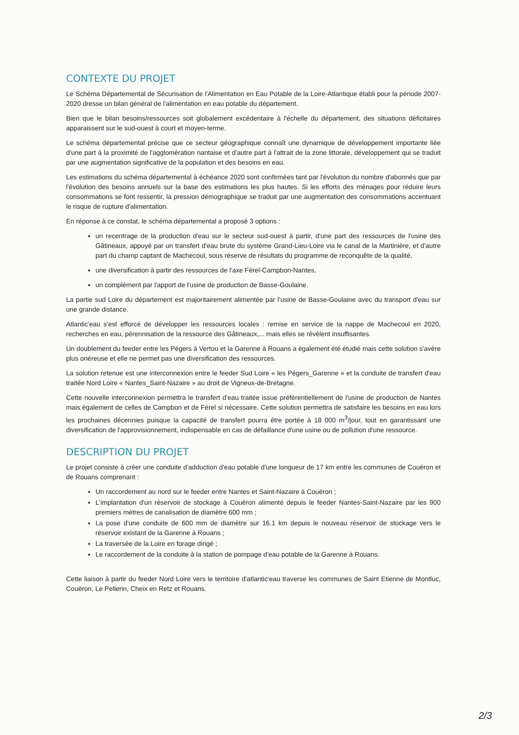CONTEXTE DU PROJET
Le Schéma Départemental de Sécurisation de l'Alimentation en Eau Potable de la Loire-Atlantique établi pour la période 2007-2020 dresse un bilan général de l'alimentation en eau potable du département.
Bien que le bilan besoins/ressources soit globalement excédentaire à l'échelle du département, des situations déficitaires apparaissent sur le sud-ouest à court et moyen-terme.
Le schéma départemental précise que ce secteur géographique connaît une dynamique de développement importante liée d'une part à la proximité de l'agglomération nantaise et d'autre part à l'attrait de la zone littorale, développement qui se traduit par une augmentation significative de la population et des besoins en eau.
Les estimations du schéma départemental à échéance 2020 sont confirmées tant par l'évolution du nombre d'abonnés que par l'évolution des besoins annuels sur la base des estimations les plus hautes. Si les efforts des ménages pour réduire leurs consommations se font ressentir, la pression démographique se traduit par une augmentation des consommations accentuant le risque de rupture d'alimentation.
En réponse à ce constat, le schéma départemental a proposé 3 options :
un recentrage de la production d'eau sur le secteur sud-ouest à partir, d'une part des ressources de l'usine des Gâtineaux, appuyé par un transfert d'eau brute du système Grand-Lieu-Loire via le canal de la Martinière, et d'autre part du champ captant de Machecoul, sous réserve de résultats du programme de reconquête de la qualité,
une diversification à partir des ressources de l'axe Férel-Campbon-Nantes,
un complément par l'apport de l'usine de production de Basse-Goulaine.
La partie sud Loire du département est majoritairement alimentée par l'usine de Basse-Goulaine avec du transport d'eau sur une grande distance.
Atlantic'eau s'est efforcé de développer les ressources locales : remise en service de la nappe de Machecoul en 2020, recherches en eau, pérennisation de la ressource des Gâtineaux,... mais elles se révèlent insuffisantes.
Un doublement du feeder entre les Pégers à Vertou et la Garenne à Rouans a également été étudié mais cette solution s'avère plus onéreuse et elle ne permet pas une diversification des ressources.
La solution retenue est une interconnexion entre le feeder Sud Loire « les Pégers_Garenne » et la conduite de transfert d'eau traitée Nord Loire « Nantes_Saint-Nazaire » au droit de Vigneux-de-Bretagne.
Cette nouvelle interconnexion permettra le transfert d'eau traitée issue préférentiellement de l'usine de production de Nantes mais également de celles de Campbon et de Férel si nécessaire. Cette solution permettra de satisfaire les besoins en eau lors les prochaines décennies puisque la capacité de transfert pourra être portée à 18 000 m<sup>3</sup>/jour, tout en garantissant une diversification de l'approvisionnement, indispensable en cas de défaillance d'une usine ou de pollution d'une ressource.
DESCRIPTION DU PROJET
Le projet consiste à créer une conduite d'adduction d'eau potable d'une longueur de 17 km entre les communes de Couëron et de Rouans comprenant :
Un raccordement au nord sur le feeder entre Nantes et Saint-Nazaire à Couëron ;
L'implantation d'un réservoir de stockage à Couëron alimenté depuis le feeder Nantes-Saint-Nazaire par les 900 premiers mètres de canalisation de diamètre 600 mm ;
La pose d'une conduite de 600 mm de diamètre sur 16.1 km depuis le nouveau réservoir de stockage vers le réservoir existant de la Garenne à Rouans ;
La traversée de la Loire en forage dirigé ;
Le raccordement de la conduite à la station de pompage d'eau potable de la Garenne à Rouans.
Cette liaison à partir du feeder Nord Loire vers le territoire d'atlantic'eau traverse les communes de Saint Etienne de Montluc, Couëron, Le Pellerin, Cheix en Retz et Rouans.
2/3